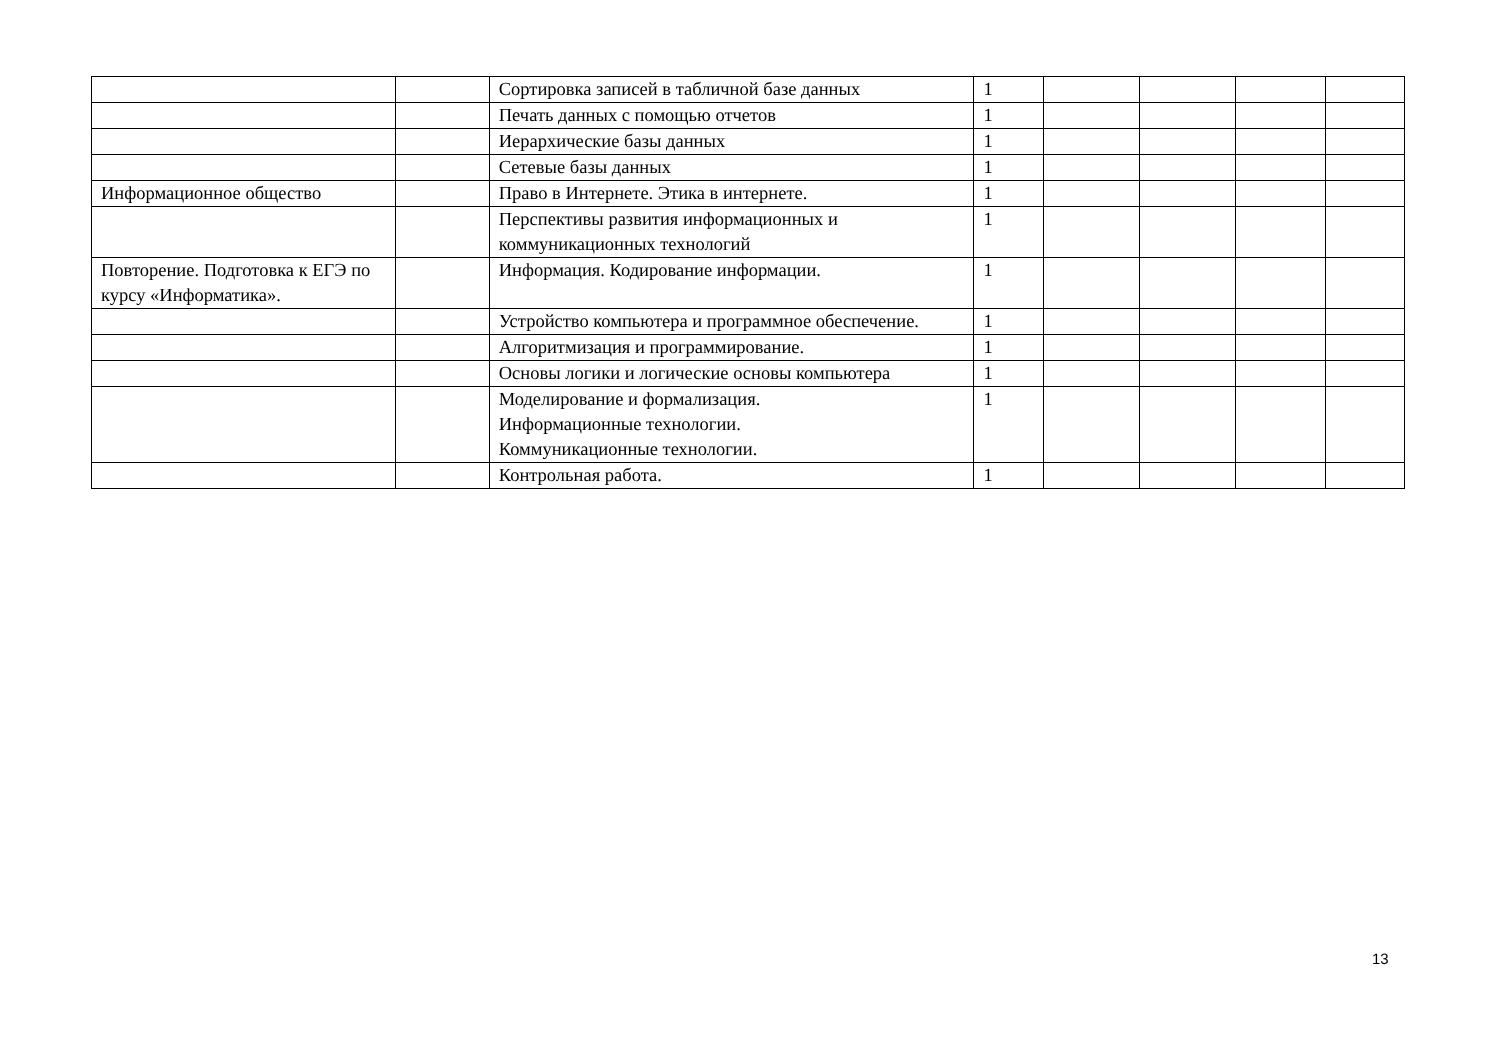| | | Сортировка записей в табличной базе данных | 1 | | | | |
| | | Печать данных с помощью отчетов | 1 | | | | |
| | | Иерархические базы данных | 1 | | | | |
| | | Сетевые базы данных | 1 | | | | |
| Информационное общество | | Право в Интернете. Этика в интернете. | 1 | | | | |
| | | Перспективы развития информационных и коммуникационных технологий | 1 | | | | |
| Повторение. Подготовка к ЕГЭ по курсу «Информатика». | | Информация. Кодирование информации. | 1 | | | | |
| | | Устройство компьютера и программное обеспечение. | 1 | | | | |
| | | Алгоритмизация и программирование. | 1 | | | | |
| | | Основы логики и логические основы компьютера | 1 | | | | |
| | | Моделирование и формализация. Информационные технологии. Коммуникационные технологии. | 1 | | | | |
| | | Контрольная работа. | 1 | | | | |
13